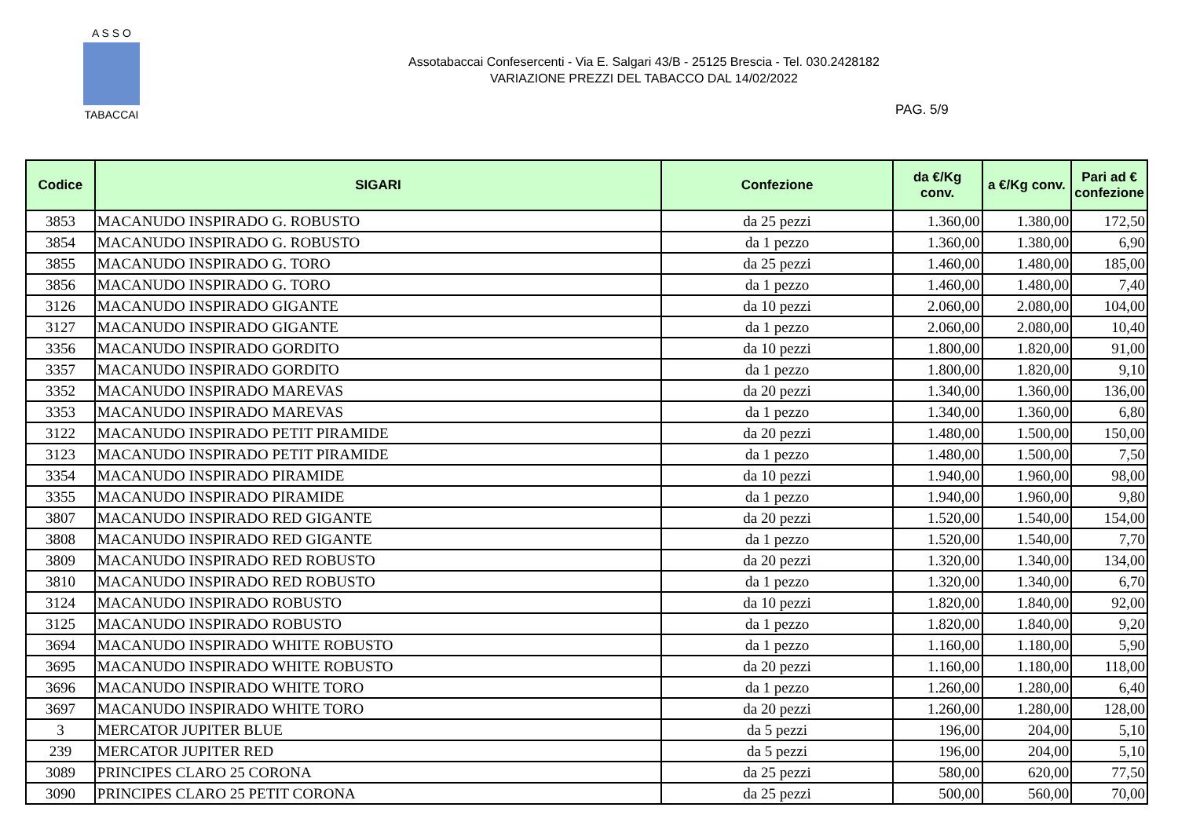A S S O
TABACCAI
Assotabaccai Confesercenti - Via E. Salgari 43/B - 25125 Brescia - Tel. 030.2428182
VARIAZIONE PREZZI DEL TABACCO DAL 14/02/2022
PAG. 5/9
| Codice | SIGARI | Confezione | da €/Kg conv. | a €/Kg conv. | Pari ad € confezione |
| --- | --- | --- | --- | --- | --- |
| 3853 | MACANUDO INSPIRADO G. ROBUSTO | da 25 pezzi | 1.360,00 | 1.380,00 | 172,50 |
| 3854 | MACANUDO INSPIRADO G. ROBUSTO | da 1 pezzo | 1.360,00 | 1.380,00 | 6,90 |
| 3855 | MACANUDO INSPIRADO G. TORO | da 25 pezzi | 1.460,00 | 1.480,00 | 185,00 |
| 3856 | MACANUDO INSPIRADO G. TORO | da 1 pezzo | 1.460,00 | 1.480,00 | 7,40 |
| 3126 | MACANUDO INSPIRADO GIGANTE | da 10 pezzi | 2.060,00 | 2.080,00 | 104,00 |
| 3127 | MACANUDO INSPIRADO GIGANTE | da 1 pezzo | 2.060,00 | 2.080,00 | 10,40 |
| 3356 | MACANUDO INSPIRADO GORDITO | da 10 pezzi | 1.800,00 | 1.820,00 | 91,00 |
| 3357 | MACANUDO INSPIRADO GORDITO | da 1 pezzo | 1.800,00 | 1.820,00 | 9,10 |
| 3352 | MACANUDO INSPIRADO MAREVAS | da 20 pezzi | 1.340,00 | 1.360,00 | 136,00 |
| 3353 | MACANUDO INSPIRADO MAREVAS | da 1 pezzo | 1.340,00 | 1.360,00 | 6,80 |
| 3122 | MACANUDO INSPIRADO PETIT PIRAMIDE | da 20 pezzi | 1.480,00 | 1.500,00 | 150,00 |
| 3123 | MACANUDO INSPIRADO PETIT PIRAMIDE | da 1 pezzo | 1.480,00 | 1.500,00 | 7,50 |
| 3354 | MACANUDO INSPIRADO PIRAMIDE | da 10 pezzi | 1.940,00 | 1.960,00 | 98,00 |
| 3355 | MACANUDO INSPIRADO PIRAMIDE | da 1 pezzo | 1.940,00 | 1.960,00 | 9,80 |
| 3807 | MACANUDO INSPIRADO RED GIGANTE | da 20 pezzi | 1.520,00 | 1.540,00 | 154,00 |
| 3808 | MACANUDO INSPIRADO RED GIGANTE | da 1 pezzo | 1.520,00 | 1.540,00 | 7,70 |
| 3809 | MACANUDO INSPIRADO RED ROBUSTO | da 20 pezzi | 1.320,00 | 1.340,00 | 134,00 |
| 3810 | MACANUDO INSPIRADO RED ROBUSTO | da 1 pezzo | 1.320,00 | 1.340,00 | 6,70 |
| 3124 | MACANUDO INSPIRADO ROBUSTO | da 10 pezzi | 1.820,00 | 1.840,00 | 92,00 |
| 3125 | MACANUDO INSPIRADO ROBUSTO | da 1 pezzo | 1.820,00 | 1.840,00 | 9,20 |
| 3694 | MACANUDO INSPIRADO WHITE ROBUSTO | da 1 pezzo | 1.160,00 | 1.180,00 | 5,90 |
| 3695 | MACANUDO INSPIRADO WHITE ROBUSTO | da 20 pezzi | 1.160,00 | 1.180,00 | 118,00 |
| 3696 | MACANUDO INSPIRADO WHITE TORO | da 1 pezzo | 1.260,00 | 1.280,00 | 6,40 |
| 3697 | MACANUDO INSPIRADO WHITE TORO | da 20 pezzi | 1.260,00 | 1.280,00 | 128,00 |
| 3 | MERCATOR JUPITER BLUE | da 5 pezzi | 196,00 | 204,00 | 5,10 |
| 239 | MERCATOR JUPITER RED | da 5 pezzi | 196,00 | 204,00 | 5,10 |
| 3089 | PRINCIPES CLARO 25 CORONA | da 25 pezzi | 580,00 | 620,00 | 77,50 |
| 3090 | PRINCIPES CLARO 25 PETIT CORONA | da 25 pezzi | 500,00 | 560,00 | 70,00 |